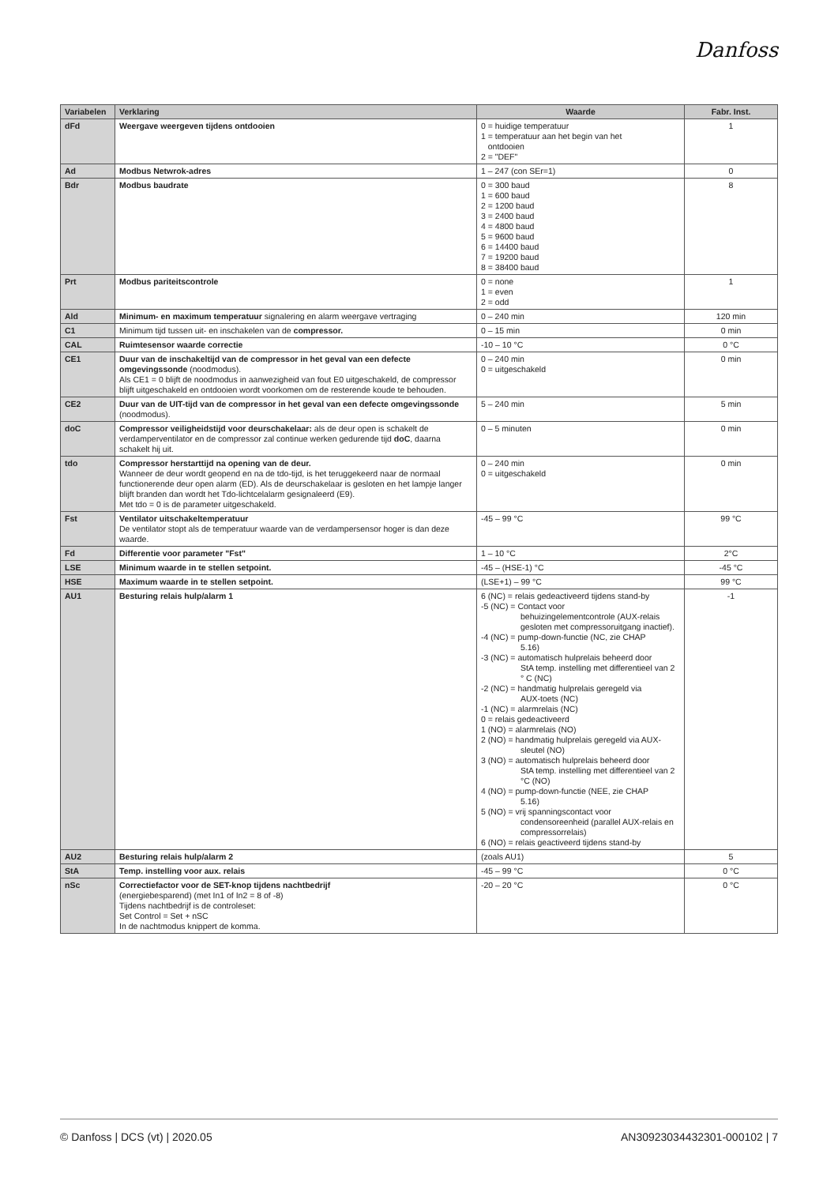Danfoss
| Variabelen | Verklaring | Waarde | Fabr. Inst. |
| --- | --- | --- | --- |
| dFd | Weergave weergeven tijdens ontdooien | 0 = huidige temperatuur 1 = temperatuur aan het begin van het ontdooien 2 = "DEF" | 1 |
| Ad | Modbus Netwrok-adres | 1 – 247 (con SEr=1) | 0 |
| Bdr | Modbus baudrate | 0 = 300 baud 1 = 600 baud 2 = 1200 baud 3 = 2400 baud 4 = 4800 baud 5 = 9600 baud 6 = 14400 baud 7 = 19200 baud 8 = 38400 baud | 8 |
| Prt | Modbus pariteitscontrole | 0 = none 1 = even 2 = odd | 1 |
| Ald | Minimum- en maximum temperatuur signalering en alarm weergave vertraging | 0 – 240 min | 120 min |
| C1 | Minimum tijd tussen uit- en inschakelen van de compressor. | 0 – 15 min | 0 min |
| CAL | Ruimtesensor waarde correctie | -10 – 10 °C | 0 °C |
| CE1 | Duur van de inschakeltijd van de compressor in het geval van een defecte omgevingssonde (noodmodus). Als CE1 = 0 blijft de noodmodus in aanwezigheid van fout E0 uitgeschakeld, de compressor blijft uitgeschakeld en ontdooien wordt voorkomen om de resterende koude te behouden. | 0 – 240 min 0 = uitgeschakeld | 0 min |
| CE2 | Duur van de UIT-tijd van de compressor in het geval van een defecte omgevingssonde (noodmodus). | 5 – 240 min | 5 min |
| doC | Compressor veiligheidstijd voor deurschakelaar: als de deur open is schakelt de verdamperventilator en de compressor zal continue werken gedurende tijd doC , daarna schakelt hij uit. | 0 – 5 minuten | 0 min |
| tdo | Compressor herstarttijd na opening van de deur. Wanneer de deur wordt geopend en na de tdo-tijd, is het teruggekeerd naar de normaal functionerende deur open alarm (ED). Als de deurschakelaar is gesloten en het lampje langer blijft branden dan wordt het Tdo-lichtcelalarm gesignaleerd (E9). Met tdo = 0 is de parameter uitgeschakeld. | 0 – 240 min 0 = uitgeschakeld | 0 min |
| Fst | Ventilator uitschakeltemperatuur De ventilator stopt als de temperatuur waarde van de verdampersensor hoger is dan deze waarde. | -45 – 99 °C | 99 °C |
| Fd | Differentie voor parameter "Fst" | 1 – 10 °C | 2°C |
| LSE | Minimum waarde in te stellen setpoint. | -45 – (HSE-1) °C | -45 °C |
| HSE | Maximum waarde in te stellen setpoint. | (LSE+1) – 99 °C | 99 °C |
| AU1 | Besturing relais hulp/alarm 1 | 6 (NC) = relais gedeactiveerd tijdens stand-by -5 (NC) = Contact voor behuizingelementcontrole (AUX-relais gesloten met compressoruitgang inactief). -4 (NC) = pump-down-functie (NC, zie CHAP 5.16) -3 (NC) = automatisch hulprelais beheerd door StA temp. instelling met differentieel van 2 ° C (NC) -2 (NC) = handmatig hulprelais geregeld via AUX-toets (NC) -1 (NC) = alarmrelais (NC) 0 = relais gedeactiveerd 1 (NO) = alarmrelais (NO) 2 (NO) = handmatig hulprelais geregeld via AUX- sleutel (NO) 3 (NO) = automatisch hulprelais beheerd door StA temp. instelling met differentieel van 2 °C (NO) 4 (NO) = pump-down-functie (NEE, zie CHAP 5.16) 5 (NO) = vrij spanningscontact voor condensoreenheid (parallel AUX-relais en compressorrelais) 6 (NO) = relais geactiveerd tijdens stand-by | -1 |
| AU2 | Besturing relais hulp/alarm 2 | (zoals AU1) | 5 |
| StA | Temp. instelling voor aux. relais | -45 – 99 °C | 0 °C |
| nSc | Correctiefactor voor de SET-knop tijdens nachtbedrijf (energiebesparend) (met In1 of In2 = 8 of -8) Tijdens nachtbedrijf is de controleset: Set Control = Set + nSC In de nachtmodus knippert de komma. | -20 – 20 °C | 0 °C |
© Danfoss | DCS (vt) | 2020.05 AN30923034432301-000102 | 7